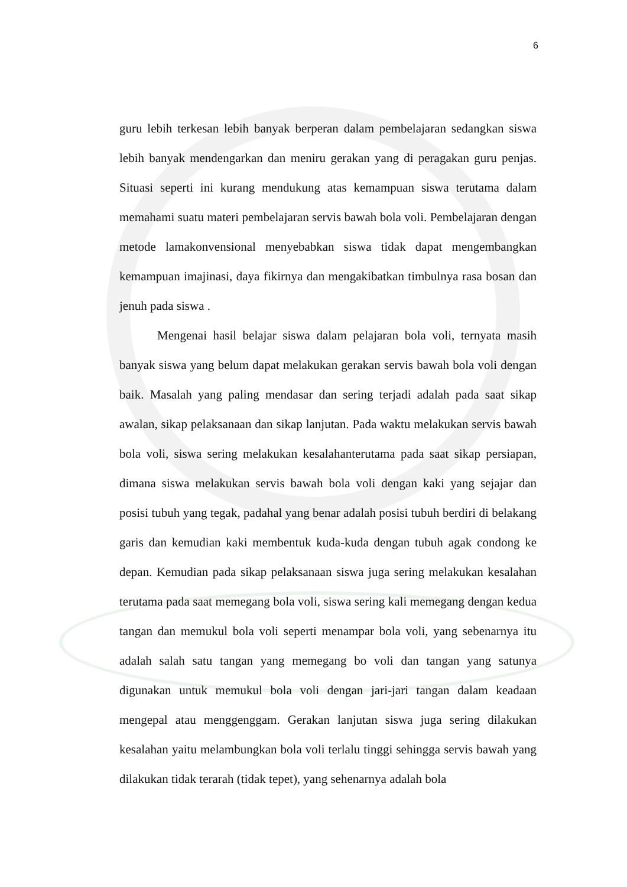6
guru lebih terkesan lebih banyak berperan dalam pembelajaran sedangkan siswa lebih banyak mendengarkan dan meniru gerakan yang di peragakan guru penjas. Situasi seperti ini kurang mendukung atas kemampuan siswa terutama dalam memahami suatu materi pembelajaran servis bawah bola voli. Pembelajaran dengan metode lamakonvensional menyebabkan siswa tidak dapat mengembangkan kemampuan imajinasi, daya fikirnya dan mengakibatkan timbulnya rasa bosan dan jenuh pada siswa .
Mengenai hasil belajar siswa dalam pelajaran bola voli, ternyata masih banyak siswa yang belum dapat melakukan gerakan servis bawah bola voli dengan baik. Masalah yang paling mendasar dan sering terjadi adalah pada saat sikap awalan, sikap pelaksanaan dan sikap lanjutan. Pada waktu melakukan servis bawah bola voli, siswa sering melakukan kesalahanterutama pada saat sikap persiapan, dimana siswa melakukan servis bawah bola voli dengan kaki yang sejajar dan posisi tubuh yang tegak, padahal yang benar adalah posisi tubuh berdiri di belakang garis dan kemudian kaki membentuk kuda-kuda dengan tubuh agak condong ke depan. Kemudian pada sikap pelaksanaan siswa juga sering melakukan kesalahan terutama pada saat memegang bola voli, siswa sering kali memegang dengan kedua tangan dan memukul bola voli seperti menampar bola voli, yang sebenarnya itu adalah salah satu tangan yang memegang bo voli dan tangan yang satunya digunakan untuk memukul bola voli dengan jari-jari tangan dalam keadaan mengepal atau menggenggam. Gerakan lanjutan siswa juga sering dilakukan kesalahan yaitu melambungkan bola voli terlalu tinggi sehingga servis bawah yang dilakukan tidak terarah (tidak tepet), yang sehenarnya adalah bola